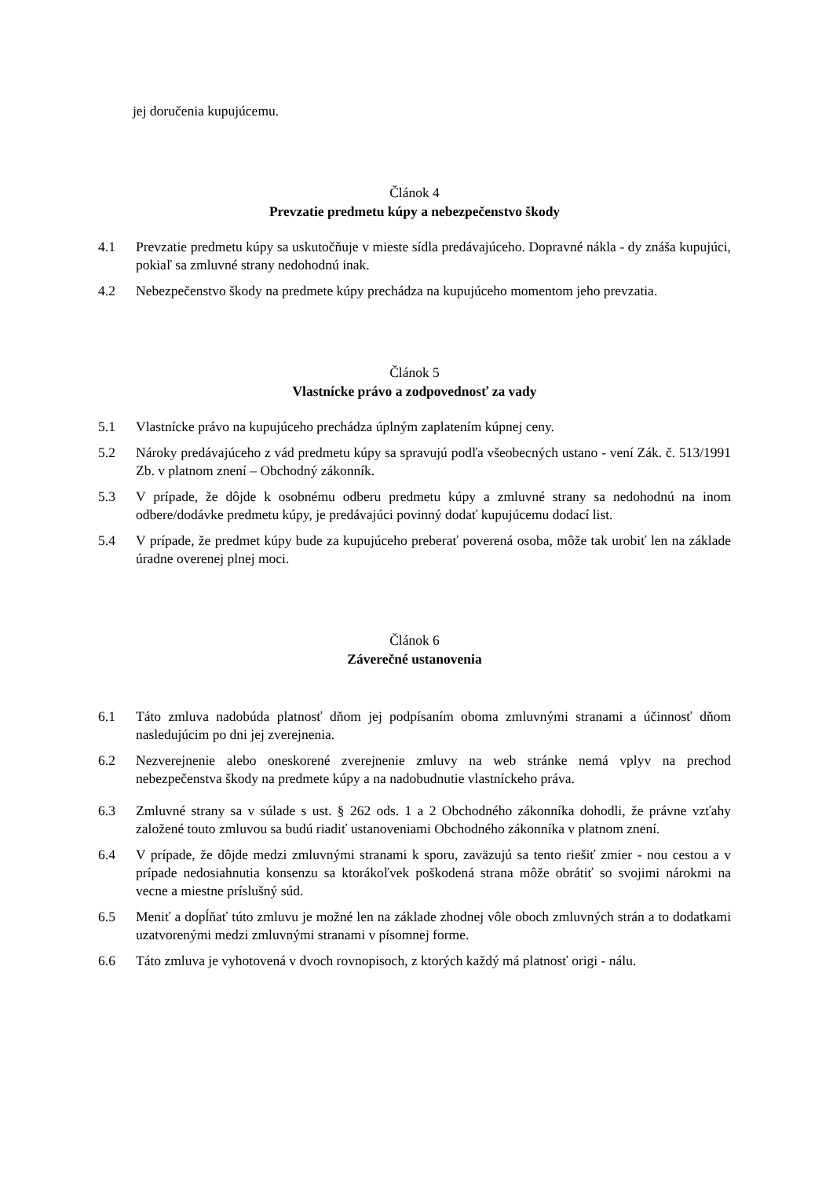jej doručenia kupujúcemu.
Článok 4
Prevzatie predmetu kúpy a nebezpečenstvo škody
4.1 Prevzatie predmetu kúpy sa uskutočňuje v mieste sídla predávajúceho. Dopravné nákla - dy znáša kupujúci, pokiaľ sa zmluvné strany nedohodnú inak.
4.2 Nebezpečenstvo škody na predmete kúpy prechádza na kupujúceho momentom jeho prevzatia.
Článok 5
Vlastnícke právo a zodpovednosť za vady
5.1 Vlastnícke právo na kupujúceho prechádza úplným zaplatením kúpnej ceny.
5.2 Nároky predávajúceho z vád predmetu kúpy sa spravujú podľa všeobecných ustano - vení Zák. č. 513/1991 Zb. v platnom znení – Obchodný zákonník.
5.3 V prípade, že dôjde k osobnému odberu predmetu kúpy a zmluvné strany sa nedohodnú na inom odbere/dodávke predmetu kúpy, je predávajúci povinný dodať kupujúcemu dodací list.
5.4 V prípade, že predmet kúpy bude za kupujúceho preberať poverená osoba, môže tak urobiť len na základe úradne overenej plnej moci.
Článok 6
Záverečné ustanovenia
6.1 Táto zmluva nadobúda platnosť dňom jej podpísaním oboma zmluvnými stranami a účinnosť dňom nasledujúcim po dni jej zverejnenia.
6.2 Nezverejnenie alebo oneskorené zverejnenie zmluvy na web stránke nemá vplyv na prechod nebezpečenstva škody na predmete kúpy a na nadobudnutie vlastníckeho práva.
6.3 Zmluvné strany sa v súlade s ust. § 262 ods. 1 a 2 Obchodného zákonníka dohodli, že právne vzťahy založené touto zmluvou sa budú riadiť ustanoveniami Obchodného zákonníka v platnom znení.
6.4 V prípade, že dôjde medzi zmluvnými stranami k sporu, zaväzujú sa tento riešiť zmier - nou cestou a v prípade nedosiahnutia konsenzu sa ktorákoľvek poškodená strana môže obrátiť so svojimi nárokmi na vecne a miestne príslušný súd.
6.5 Meniť a dopĺňať túto zmluvu je možné len na základe zhodnej vôle oboch zmluvných strán a to dodatkami uzatvorenými medzi zmluvnými stranami v písomnej forme.
6.6 Táto zmluva je vyhotovená v dvoch rovnopisoch, z ktorých každý má platnosť origi - nálu.